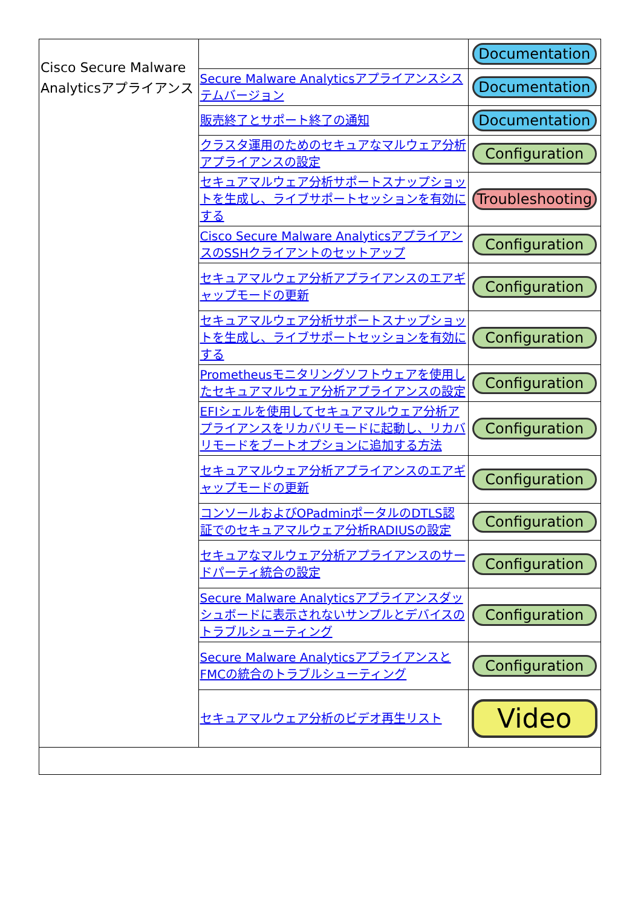| Cisco Secure Malware Analyticsアプライアンス | | Documentation |
| | Secure Malware Analyticsアプライアンスシステムバージョン | Documentation |
| | 販売終了とサポート終了の通知 | Documentation |
| | クラスタ運用のためのセキュアなマルウェア分析アプライアンスの設定 | Configuration |
| | セキュアマルウェア分析サポートスナップショットを生成し、ライブサポートセッションを有効にする | Troubleshooting |
| | Cisco Secure Malware AnalyticsアプライアンスのSSHクライアントのセットアップ | Configuration |
| | セキュアマルウェア分析アプライアンスのエアギャップモードの更新 | Configuration |
| | セキュアマルウェア分析サポートスナップショットを生成し、ライブサポートセッションを有効にする | Configuration |
| | Prometheusモニタリングソフトウェアを使用したセキュアマルウェア分析アプライアンスの設定 | Configuration |
| | EFIシェルを使用してセキュアマルウェア分析アプライアンスをリカバリモードに起動し、リカバリモードをブートオプションに追加する方法 | Configuration |
| | セキュアマルウェア分析アプライアンスのエアギャップモードの更新 | Configuration |
| | コンソールおよびOPadminポータルのDTLS認証でのセキュアマルウェア分析RADIUSの設定 | Configuration |
| | セキュアなマルウェア分析アプライアンスのサードパーティ統合の設定 | Configuration |
| | Secure Malware Analyticsアプライアンスダッシュボードに表示されないサンプルとデバイスのトラブルシューティング | Configuration |
| | Secure Malware AnalyticsアプライアンスとFMCの統合のトラブルシューティング | Configuration |
| | セキュアマルウェア分析のビデオ再生リスト | Video |